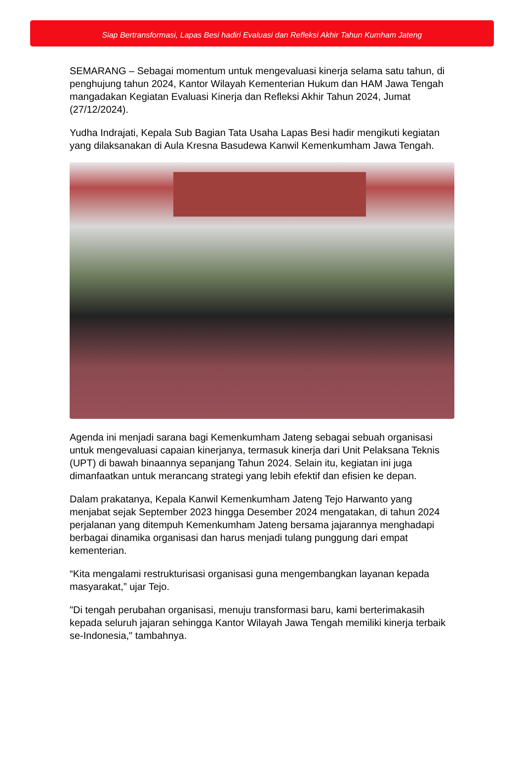Siap Bertransformasi, Lapas Besi hadiri Evaluasi dan Refleksi Akhir Tahun Kumham Jateng
SEMARANG – Sebagai momentum untuk mengevaluasi kinerja selama satu tahun, di penghujung tahun 2024, Kantor Wilayah Kementerian Hukum dan HAM Jawa Tengah mangadakan Kegiatan Evaluasi Kinerja dan Refleksi Akhir Tahun 2024, Jumat (27/12/2024).
Yudha Indrajati, Kepala Sub Bagian Tata Usaha Lapas Besi hadir mengikuti kegiatan yang dilaksanakan di Aula Kresna Basudewa Kanwil Kemenkumham Jawa Tengah.
Agenda ini menjadi sarana bagi Kemenkumham Jateng sebagai sebuah organisasi untuk mengevaluasi capaian kinerjanya, termasuk kinerja dari Unit Pelaksana Teknis (UPT) di bawah binaannya sepanjang Tahun 2024. Selain itu, kegiatan ini juga dimanfaatkan untuk merancang strategi yang lebih efektif dan efisien ke depan.
Dalam prakatanya, Kepala Kanwil Kemenkumham Jateng Tejo Harwanto yang menjabat sejak September 2023 hingga Desember 2024 mengatakan, di tahun 2024 perjalanan yang ditempuh Kemenkumham Jateng bersama jajarannya menghadapi berbagai dinamika organisasi dan harus menjadi tulang punggung dari empat kementerian.
“Kita mengalami restrukturisasi organisasi guna mengembangkan layanan kepada masyarakat,” ujar Tejo.
"Di tengah perubahan organisasi, menuju transformasi baru, kami berterimakasih kepada seluruh jajaran sehingga Kantor Wilayah Jawa Tengah memiliki kinerja terbaik se-Indonesia," tambahnya.